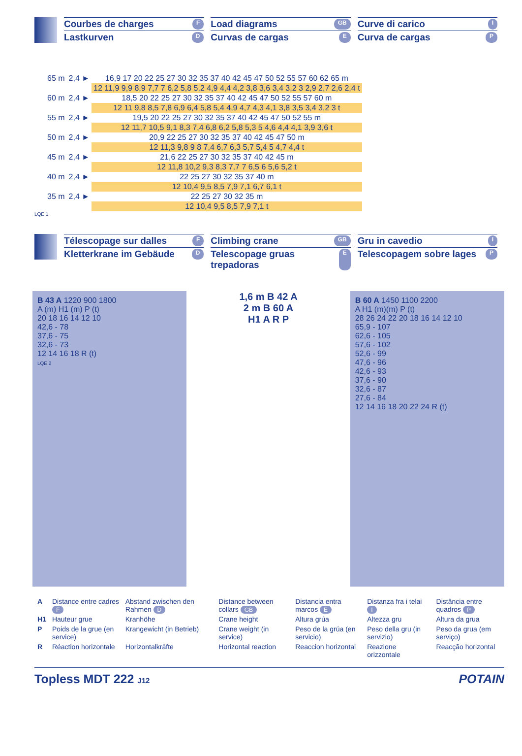Courbes de charges F
Lastkurven D
Load diagrams GB
Curvas de cargas E
Curve di carico I
Curva de cargas P
| 65 m | 2,4 ► | 16,9 17 20 22 25 27 30 32 35 37 40 42 45 47 50 52 55 57 60 62 65 m |
| | | 12 11,9 9,9 8,9 7,7 7 6,2 5,8 5,2 4,9 4,4 4,2 3,8 3,6 3,4 3,2 3 2,9 2,7 2,6 2,4 t |
| 60 m | 2,4 ► | 18,5 20 22 25 27 30 32 35 37 40 42 45 47 50 52 55 57 60 m |
| | | 12 11 9,8 8,5 7,8 6,9 6,4 5,8 5,4 4,9 4,7 4,3 4,1 3,8 3,5 3,4 3,2 3 t |
| 55 m | 2,4 ► | 19,5 20 22 25 27 30 32 35 37 40 42 45 47 50 52 55 m |
| | | 12 11,7 10,5 9,1 8,3 7,4 6,8 6,2 5,8 5,3 5 4,6 4,4 4,1 3,9 3,6 t |
| 50 m | 2,4 ► | 20,9 22 25 27 30 32 35 37 40 42 45 47 50 m |
| | | 12 11,3 9,8 9 8 7,4 6,7 6,3 5,7 5,4 5 4,7 4,4 t |
| 45 m | 2,4 ► | 21,6 22 25 27 30 32 35 37 40 42 45 m |
| | | 12 11,8 10,2 9,3 8,3 7,7 7 6,5 6 5,6 5,2 t |
| 40 m | 2,4 ► | 22 25 27 30 32 35 37 40 m |
| | | 12 10,4 9,5 8,5 7,9 7,1 6,7 6,1 t |
| 35 m | 2,4 ► | 22 25 27 30 32 35 m |
| | | 12 10,4 9,5 8,5 7,9 7,1 t |
LQE 1
Télescopage sur dalles F
Kletterkrane im Gebäude D
Climbing crane GB
Telescopage gruas trepadoras E
Gru in cavedio I
Telescopagem sobre lages P
B 43 A 1220 900 1800
A (m) H1 (m) P (t)
20 18 16 14 12 10
42,6 - 78
37,6 - 75
32,6 - 73
12 14 16 18 R (t)
LQE 2
1,6 m B 42 A
2 m B 60 A
H1 A R P
B 60 A 1450 1100 2200
A H1 (m)(m) P (t)
28 26 24 22 20 18 16 14 12 10
65,9 - 107
62,6 - 105
57,6 - 102
52,6 - 99
47,6 - 96
42,6 - 93
37,6 - 90
32,6 - 87
27,6 - 84
12 14 16 18 20 22 24 R (t)
| A | Distance entre cadres F | Abstand zwischen den Rahmen D | Distance between collars GB | Distancia entra marcos E | Distanza fra i telai I | Distância entre quadros P |
| H1 | Hauteur grue | Kranhöhe | Crane height | Altura grúa | Altezza gru | Altura da grua |
| P | Poids de la grue (en service) | Krangewicht (in Betrieb) | Crane weight (in service) | Peso de la grúa (en servicio) | Peso della gru (in servizio) | Peso da grua (em serviço) |
| R | Réaction horizontale | Horizontalkräfte | Horizontal reaction | Reaccion horizontal | Reazione orizzontale | Reacção horizontal |
Topless MDT 222 J12 POTAIN